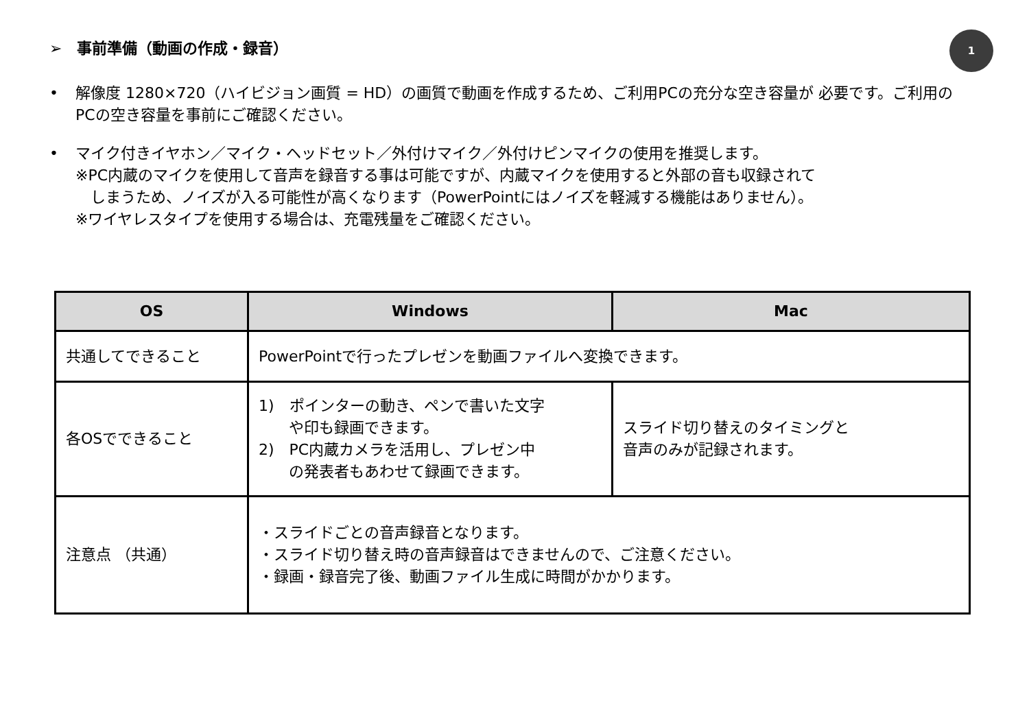➢　事前準備（動画の作成・録音）
1
•
解像度 1280×720（ハイビジョン画質 = HD）の画質で動画を作成するため、ご利用PCの充分な空き容量が 必要です。ご利用のPCの空き容量を事前にご確認ください。
•
マイク付きイヤホン／マイク・ヘッドセット／外付けマイク／外付けピンマイクの使用を推奨します。
※PC内蔵のマイクを使用して音声を録音する事は可能ですが、内蔵マイクを使用すると外部の音も収録されて
　しまうため、ノイズが入る可能性が高くなります（PowerPointにはノイズを軽減する機能はありません）。
※ワイヤレスタイプを使用する場合は、充電残量をご確認ください。
| OS | Windows | Mac |
| --- | --- | --- |
| 共通してできること | PowerPointで行ったプレゼンを動画ファイルへ変換できます。 | |
| 各OSでできること | 1) ポインターの動き、ペンで書いた文字 や印も録画できます。 2) PC内蔵カメラを活用し、プレゼン中 の発表者もあわせて録画できます。 | スライド切り替えのタイミングと 音声のみが記録されます。 |
| 注意点 （共通） | ・スライドごとの音声録音となります。 ・スライド切り替え時の音声録音はできませんので、ご注意ください。 ・録画・録音完了後、動画ファイル生成に時間がかかります。 | |